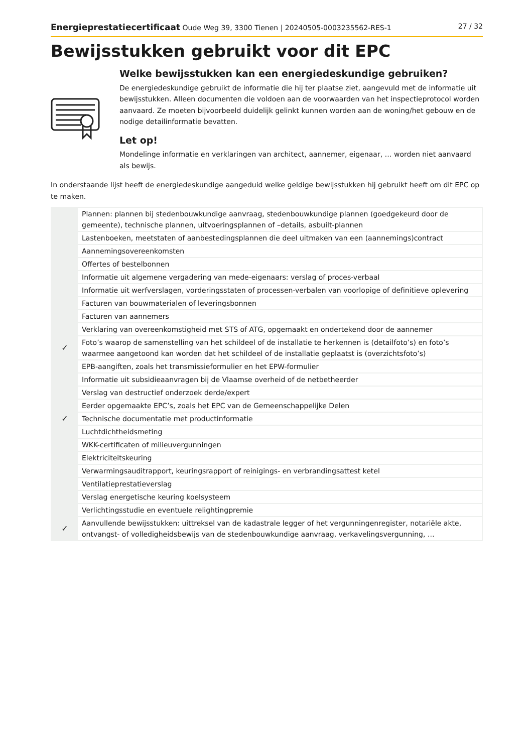Energieprestatiecertificaat Oude Weg 39, 3300 Tienen | 20240505-0003235562-RES-1 27 / 32
Bewijsstukken gebruikt voor dit EPC
Welke bewijsstukken kan een energiedeskundige gebruiken?
De energiedeskundige gebruikt de informatie die hij ter plaatse ziet, aangevuld met de informatie uit bewijsstukken. Alleen documenten die voldoen aan de voorwaarden van het inspectieprotocol worden aanvaard. Ze moeten bijvoorbeeld duidelijk gelinkt kunnen worden aan de woning/het gebouw en de nodige detailinformatie bevatten.
Let op!
Mondelinge informatie en verklaringen van architect, aannemer, eigenaar, … worden niet aanvaard als bewijs.
In onderstaande lijst heeft de energiedeskundige aangeduid welke geldige bewijsstukken hij gebruikt heeft om dit EPC op te maken.
| | Plannen: plannen bij stedenbouwkundige aanvraag, stedenbouwkundige plannen (goedgekeurd door de gemeente), technische plannen, uitvoeringsplannen of –details, asbuilt-plannen |
| | Lastenboeken, meetstaten of aanbestedingsplannen die deel uitmaken van een (aannemings)contract |
| | Aannemingsovereenkomsten |
| | Offertes of bestelbonnen |
| | Informatie uit algemene vergadering van mede-eigenaars: verslag of proces-verbaal |
| | Informatie uit werfverslagen, vorderingsstaten of processen-verbalen van voorlopige of definitieve oplevering |
| | Facturen van bouwmaterialen of leveringsbonnen |
| | Facturen van aannemers |
| | Verklaring van overeenkomstigheid met STS of ATG, opgemaakt en ondertekend door de aannemer |
| ✓ | Foto’s waarop de samenstelling van het schildeel of de installatie te herkennen is (detailfoto’s) en foto’s waarmee aangetoond kan worden dat het schildeel of de installatie geplaatst is (overzichtsfoto’s) |
| | EPB-aangiften, zoals het transmissieformulier en het EPW-formulier |
| | Informatie uit subsidieaanvragen bij de Vlaamse overheid of de netbetheerder |
| | Verslag van destructief onderzoek derde/expert |
| | Eerder opgemaakte EPC’s, zoals het EPC van de Gemeenschappelijke Delen |
| ✓ | Technische documentatie met productinformatie |
| | Luchtdichtheidsmeting |
| | WKK-certificaten of milieuvergunningen |
| | Elektriciteitskeuring |
| | Verwarmingsauditrapport, keuringsrapport of reinigings- en verbrandingsattest ketel |
| | Ventilatieprestatieverslag |
| | Verslag energetische keuring koelsysteem |
| | Verlichtingsstudie en eventuele relightingpremie |
| ✓ | Aanvullende bewijsstukken: uittreksel van de kadastrale legger of het vergunningenregister, notariële akte, ontvangst- of volledigheidsbewijs van de stedenbouwkundige aanvraag, verkavelingsvergunning, … |